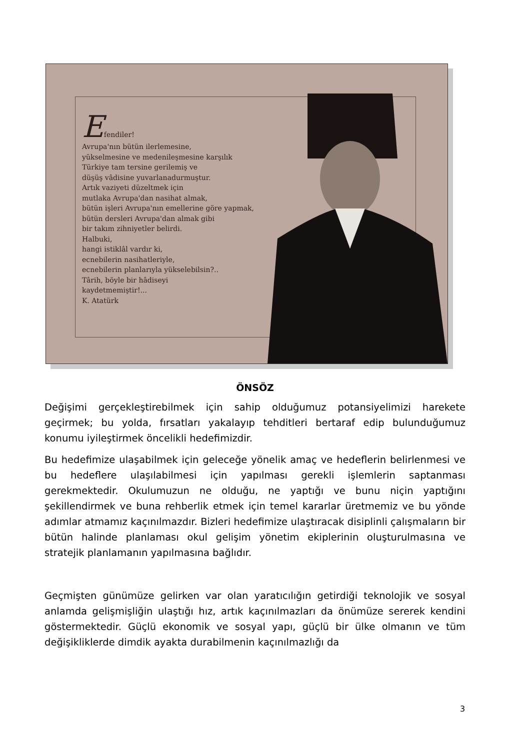Efendiler!
Avrupa'nın bütün ilerlemesine,
yükselmesine ve medenileşmesine karşılık
Türkiye tam tersine gerilemiş ve
düşüş vâdisine yuvarlanadurmuştur.
Artık vaziyeti düzeltmek için
mutlaka Avrupa'dan nasihat almak,
bütün işleri Avrupa'nın emellerine göre yapmak,
bütün dersleri Avrupa'dan almak gibi
bir takım zihniyetler belirdi.
Halbuki,
hangi istiklâl vardır ki,
ecnebilerin nasihatleriyle,
ecnebilerin planlarıyla yükselebilsin?..
Târih, böyle bir hâdiseyi
kaydetmemiştir!...
K. Atatürk
ÖNSÖZ
Değişimi gerçekleştirebilmek için sahip olduğumuz potansiyelimizi harekete geçirmek; bu yolda, fırsatları yakalayıp tehditleri bertaraf edip bulunduğumuz konumu iyileştirmek öncelikli hedefimizdir.
Bu hedefimize ulaşabilmek için geleceğe yönelik amaç ve hedeflerin belirlenmesi ve bu hedeflere ulaşılabilmesi için yapılması gerekli işlemlerin saptanması gerekmektedir. Okulumuzun ne olduğu, ne yaptığı ve bunu niçin yaptığını şekillendirmek ve buna rehberlik etmek için temel kararlar üretmemiz ve bu yönde adımlar atmamız kaçınılmazdır. Bizleri hedefimize ulaştıracak disiplinli çalışmaların bir bütün halinde planlaması okul gelişim yönetim ekiplerinin oluşturulmasına ve stratejik planlamanın yapılmasına bağlıdır.
Geçmişten günümüze gelirken var olan yaratıcılığın getirdiği teknolojik ve sosyal anlamda gelişmişliğin ulaştığı hız, artık kaçınılmazları da önümüze sererek kendini göstermektedir. Güçlü ekonomik ve sosyal yapı, güçlü bir ülke olmanın ve tüm değişikliklerde dimdik ayakta durabilmenin kaçınılmazlığı da
3